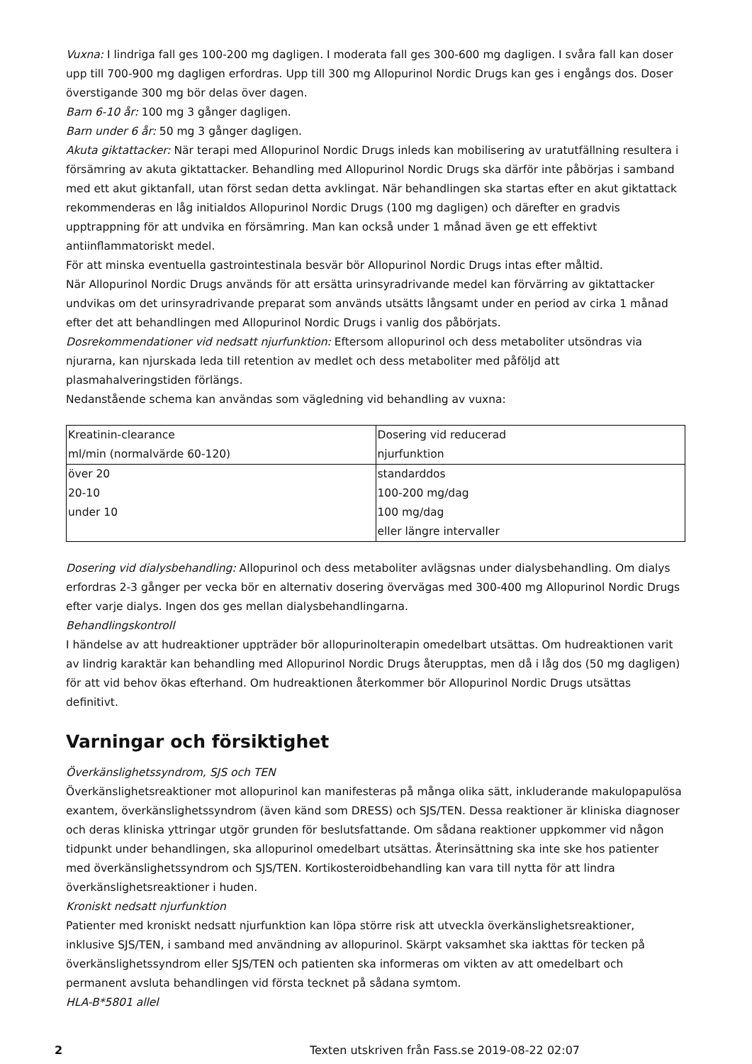Vuxna: I lindriga fall ges 100-200 mg dagligen. I moderata fall ges 300-600 mg dagligen. I svåra fall kan doser upp till 700-900 mg dagligen erfordras. Upp till 300 mg Allopurinol Nordic Drugs kan ges i engångs dos. Doser överstigande 300 mg bör delas över dagen.
Barn 6-10 år: 100 mg 3 gånger dagligen.
Barn under 6 år: 50 mg 3 gånger dagligen.
Akuta giktattacker: När terapi med Allopurinol Nordic Drugs inleds kan mobilisering av uratutfällning resultera i försämring av akuta giktattacker. Behandling med Allopurinol Nordic Drugs ska därför inte påbörjas i samband med ett akut giktanfall, utan först sedan detta avklingat. När behandlingen ska startas efter en akut giktattack rekommenderas en låg initialdos Allopurinol Nordic Drugs (100 mg dagligen) och därefter en gradvis upptrappning för att undvika en försämring. Man kan också under 1 månad även ge ett effektivt antiinflammatoriskt medel.
För att minska eventuella gastrointestinala besvär bör Allopurinol Nordic Drugs intas efter måltid.
När Allopurinol Nordic Drugs används för att ersätta urinsyradrivande medel kan förvärring av giktattacker undvikas om det urinsyradrivande preparat som används utsätts långsamt under en period av cirka 1 månad efter det att behandlingen med Allopurinol Nordic Drugs i vanlig dos påbörjats.
Dosrekommendationer vid nedsatt njurfunktion: Eftersom allopurinol och dess metaboliter utsöndras via njurarna, kan njurskada leda till retention av medlet och dess metaboliter med påföljd att plasmahalveringstiden förlängs.
Nedanstående schema kan användas som vägledning vid behandling av vuxna:
| Kreatinin-clearance ml/min (normalvärde 60-120) | Dosering vid reducerad njurfunktion |
| över 20 20-10 under 10 | standarddos 100-200 mg/dag 100 mg/dag eller längre intervaller |
Dosering vid dialysbehandling: Allopurinol och dess metaboliter avlägsnas under dialysbehandling. Om dialys erfordras 2-3 gånger per vecka bör en alternativ dosering övervägas med 300-400 mg Allopurinol Nordic Drugs efter varje dialys. Ingen dos ges mellan dialysbehandlingarna.
Behandlingskontroll
I händelse av att hudreaktioner uppträder bör allopurinolterapin omedelbart utsättas. Om hudreaktionen varit av lindrig karaktär kan behandling med Allopurinol Nordic Drugs återupptas, men då i låg dos (50 mg dagligen) för att vid behov ökas efterhand. Om hudreaktionen återkommer bör Allopurinol Nordic Drugs utsättas definitivt.
Varningar och försiktighet
Överkänslighetssyndrom, SJS och TEN
Överkänslighetsreaktioner mot allopurinol kan manifesteras på många olika sätt, inkluderande makulopapulösa exantem, överkänslighetssyndrom (även känd som DRESS) och SJS/TEN. Dessa reaktioner är kliniska diagnoser och deras kliniska yttringar utgör grunden för beslutsfattande. Om sådana reaktioner uppkommer vid någon tidpunkt under behandlingen, ska allopurinol omedelbart utsättas. Återinsättning ska inte ske hos patienter med överkänslighetssyndrom och SJS/TEN. Kortikosteroidbehandling kan vara till nytta för att lindra överkänslighetsreaktioner i huden.
Kroniskt nedsatt njurfunktion
Patienter med kroniskt nedsatt njurfunktion kan löpa större risk att utveckla överkänslighetsreaktioner, inklusive SJS/TEN, i samband med användning av allopurinol. Skärpt vaksamhet ska iakttas för tecken på överkänslighetssyndrom eller SJS/TEN och patienten ska informeras om vikten av att omedelbart och permanent avsluta behandlingen vid första tecknet på sådana symtom.
HLA-B*5801 allel
2 Texten utskriven från Fass.se 2019-08-22 02:07